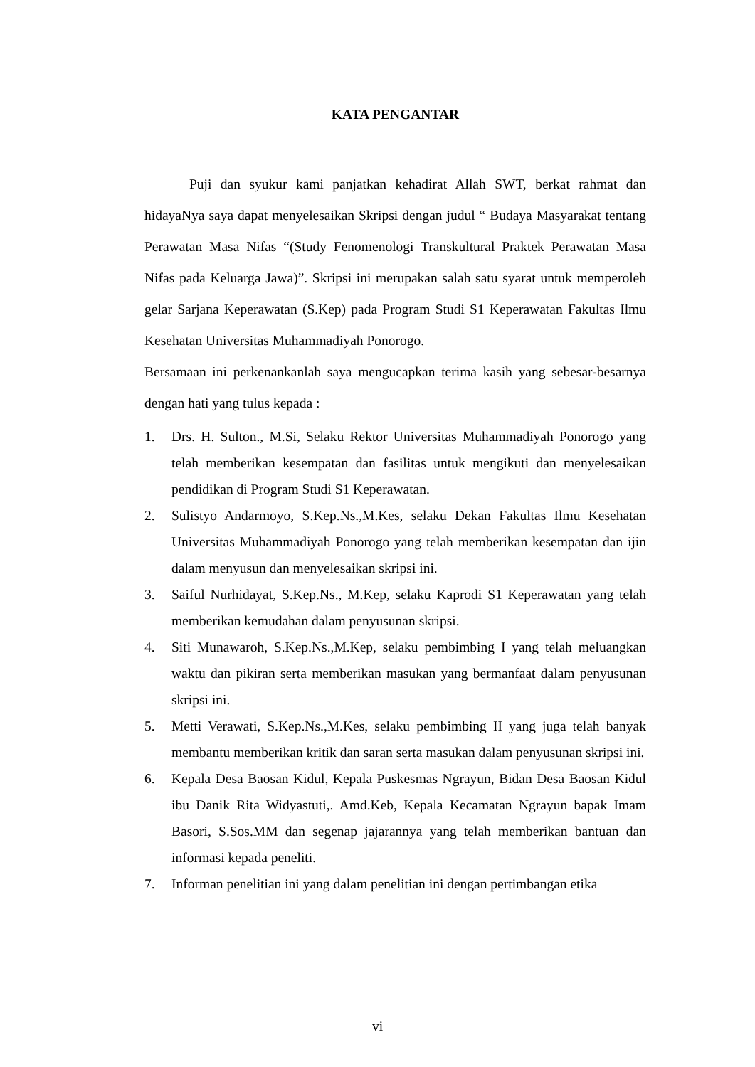KATA PENGANTAR
Puji dan syukur kami panjatkan kehadirat Allah SWT, berkat rahmat dan hidayaNya saya dapat menyelesaikan Skripsi dengan judul “ Budaya Masyarakat tentang Perawatan Masa Nifas “(Study Fenomenologi Transkultural Praktek Perawatan Masa Nifas pada Keluarga Jawa)”. Skripsi ini merupakan salah satu syarat untuk memperoleh gelar Sarjana Keperawatan (S.Kep) pada Program Studi S1 Keperawatan Fakultas Ilmu Kesehatan Universitas Muhammadiyah Ponorogo.
Bersamaan ini perkenankanlah saya mengucapkan terima kasih yang sebesar-besarnya dengan hati yang tulus kepada :
1. Drs. H. Sulton., M.Si, Selaku Rektor Universitas Muhammadiyah Ponorogo yang telah memberikan kesempatan dan fasilitas untuk mengikuti dan menyelesaikan pendidikan di Program Studi S1 Keperawatan.
2. Sulistyo Andarmoyo, S.Kep.Ns.,M.Kes, selaku Dekan Fakultas Ilmu Kesehatan Universitas Muhammadiyah Ponorogo yang telah memberikan kesempatan dan ijin dalam menyusun dan menyelesaikan skripsi ini.
3. Saiful Nurhidayat, S.Kep.Ns., M.Kep, selaku Kaprodi S1 Keperawatan yang telah memberikan kemudahan dalam penyusunan skripsi.
4. Siti Munawaroh, S.Kep.Ns.,M.Kep, selaku pembimbing I yang telah meluangkan waktu dan pikiran serta memberikan masukan yang bermanfaat dalam penyusunan skripsi ini.
5. Metti Verawati, S.Kep.Ns.,M.Kes, selaku pembimbing II yang juga telah banyak membantu memberikan kritik dan saran serta masukan dalam penyusunan skripsi ini.
6. Kepala Desa Baosan Kidul, Kepala Puskesmas Ngrayun, Bidan Desa Baosan Kidul ibu Danik Rita Widyastuti,. Amd.Keb, Kepala Kecamatan Ngrayun bapak Imam Basori, S.Sos.MM dan segenap jajarannya yang telah memberikan bantuan dan informasi kepada peneliti.
7. Informan penelitian ini yang dalam penelitian ini dengan pertimbangan etika
vi